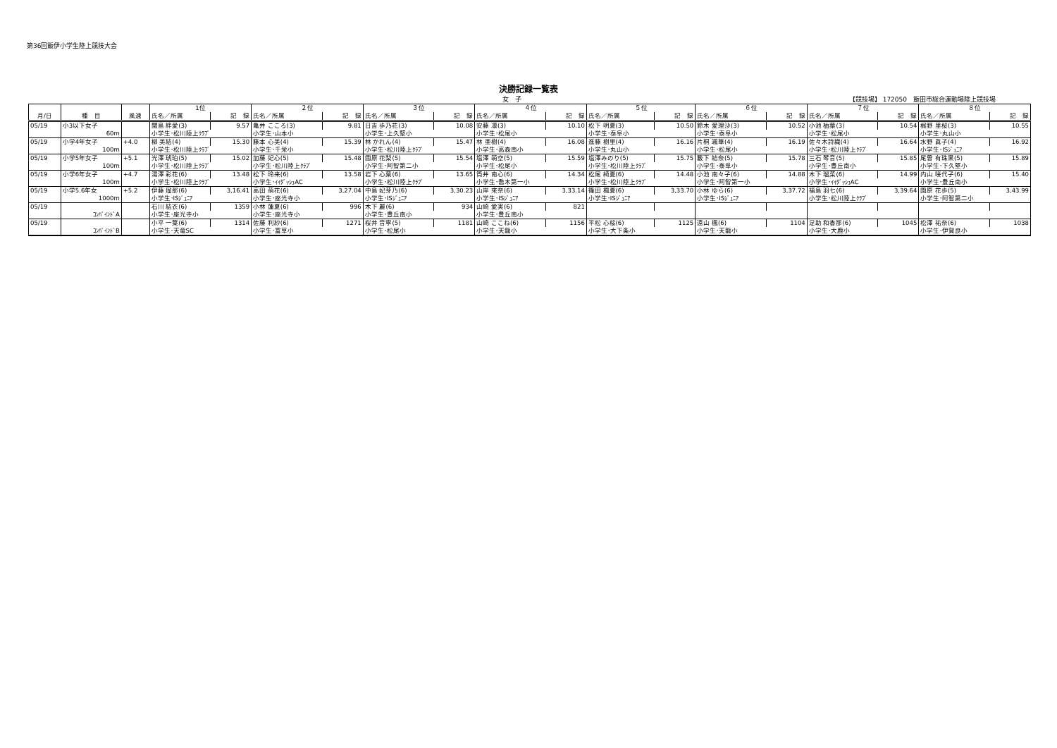第36回飯伊小学生陸上競技大会
決勝記録一覧表
女　子 【競技場】 172050　飯田市総合運動場陸上競技場
| | | | 1位 | | ２位 | | ３位 | | ４位 | | ５位 | | ６位 | | ７位 | | ８位 | |
| --- | --- | --- | --- | --- | --- | --- | --- | --- | --- | --- | --- | --- | --- | --- | --- | --- | --- | --- |
| 月/日 | 種 目 | 風速 | 氏名／所属 | 記 録 | 氏名／所属 | 記 録 | 氏名／所属 | 記 録 | 氏名／所属 | 記 録 | 氏名／所属 | 記 録 | 氏名／所属 | 記 録 | 氏名／所属 | 記 録 | 氏名／所属 | 記 録 |
| 05/19 | 小3以下女子 | | 関島 絆愛(3) | 9.57 | 亀井 こころ(3) | 9.81 | 日吉 歩乃花(3) | 10.08 | 安藤 凛(3) | 10.10 | 松下 明夏(3) | 10.50 | 鈴木 愛理沙(3) | 10.52 | 小池 柚葉(3) | 10.54 | 梶野 里桜(3) | 10.55 |
| | 60m | | 小学生･松川陸上ｸﾗﾌﾞ | | 小学生･山本小 | | 小学生･上久堅小 | | 小学生･松尾小 | | 小学生･泰阜小 | | 小学生･泰阜小 | | 小学生･松尾小 | | 小学生･丸山小 | |
| 05/19 | 小学4年女子 | +4.0 | 柳 美結(4) | 15.30 | 藤本 心美(4) | 15.39 | 林 かれん(4) | 15.47 | 林 亜樹(4) | 16.08 | 進藤 樹里(4) | 16.16 | 片桐 颯華(4) | 16.19 | 佐々木詩織(4) | 16.64 | 水野 眞子(4) | 16.92 |
| | 100m | | 小学生･松川陸上ｸﾗﾌﾞ | | 小学生･千栄小 | | 小学生･松川陸上ｸﾗﾌﾞ | | 小学生･高森南小 | | 小学生･丸山小 | | 小学生･松尾小 | | 小学生･松川陸上ｸﾗﾌﾞ | | 小学生･ISｼﾞｭﾆｱ | |
| 05/19 | 小学5年女子 | +5.1 | 光澤 琥珀(5) | 15.02 | 加藤 妃心(5) | 15.48 | 園原 花梨(5) | 15.54 | 塩澤 萌空(5) | 15.59 | 塩澤みのり(5) | 15.75 | 籔下 結奈(5) | 15.78 | 三石 琴音(5) | 15.85 | 尾曽 有珠果(5) | 15.89 |
| | 100m | | 小学生･松川陸上ｸﾗﾌﾞ | | 小学生･松川陸上ｸﾗﾌﾞ | | 小学生･阿智第二小 | | 小学生･松尾小 | | 小学生･松川陸上ｸﾗﾌﾞ | | 小学生･泰阜小 | | 小学生･豊丘南小 | | 小学生･下久堅小 | |
| 05/19 | 小学6年女子 | +4.7 | 湯澤 彩花(6) | 13.48 | 松下 玲来(6) | 13.58 | 岩下 心葉(6) | 13.65 | 筒井 南心(6) | 14.34 | 松尾 綺夏(6) | 14.48 | 小池 南々子(6) | 14.88 | 木下 瑠菜(6) | 14.99 | 内山 咲代子(6) | 15.40 |
| | 100m | | 小学生･松川陸上ｸﾗﾌﾞ | | 小学生･ｲｲﾀﾞｯｼｭAC | | 小学生･松川陸上ｸﾗﾌﾞ | | 小学生･喬木第一小 | | 小学生･松川陸上ｸﾗﾌﾞ | | 小学生･阿智第一小 | | 小学生･ｲｲﾀﾞｯｼｭAC | | 小学生･豊丘南小 | |
| 05/19 | 小学5.6年女 | +5.2 | 伊藤 瑠那(6) | 3,16.41 | 高田 萌花(6) | 3,27.04 | 中島 妃芽乃(6) | 3,30.23 | 山岸 來奈(6) | 3,33.14 | 篠田 楓夏(6) | 3,33.70 | 小林 ゆら(6) | 3,37.72 | 福島 羽七(6) | 3,39.64 | 園原 花歩(5) | 3,43.99 |
| | 1000m | | 小学生･ISｼﾞｭﾆｱ | | 小学生･座光寺小 | | 小学生･ISｼﾞｭﾆｱ | | 小学生･ISｼﾞｭﾆｱ | | 小学生･ISｼﾞｭﾆｱ | | 小学生･ISｼﾞｭﾆｱ | | 小学生･松川陸上ｸﾗﾌﾞ | | 小学生･阿智第二小 | |
| 05/19 | | | 石川 結衣(6) | 1359 | 小林 蓮夏(6) | 996 | 木下 麗(6) | 934 | 山崎 愛実(6) | 821 | | | | | | | | |
| | ｺﾝﾊﾞｲﾝﾄﾞA | | 小学生･座光寺小 | | 小学生･座光寺小 | | 小学生･豊丘南小 | | 小学生･豊丘南小 | | | | | | | | | |
| 05/19 | | | 小平 一葉(6) | 1314 | 佐藤 利紗(6) | 1271 | 桜井 音寧(5) | 1181 | 山崎 ここね(6) | 1156 | 平松 心桜(6) | 1125 | 遠山 楓(6) | 1104 | 足助 和香那(6) | 1045 | 松澤 祐奈(6) | 1038 |
| | ｺﾝﾊﾞｲﾝﾄﾞB | | 小学生･天竜SC | | 小学生･富草小 | | 小学生･松尾小 | | 小学生･天龍小 | | 小学生･大下条小 | | 小学生･天龍小 | | 小学生･大鹿小 | | 小学生･伊賀良小 | |